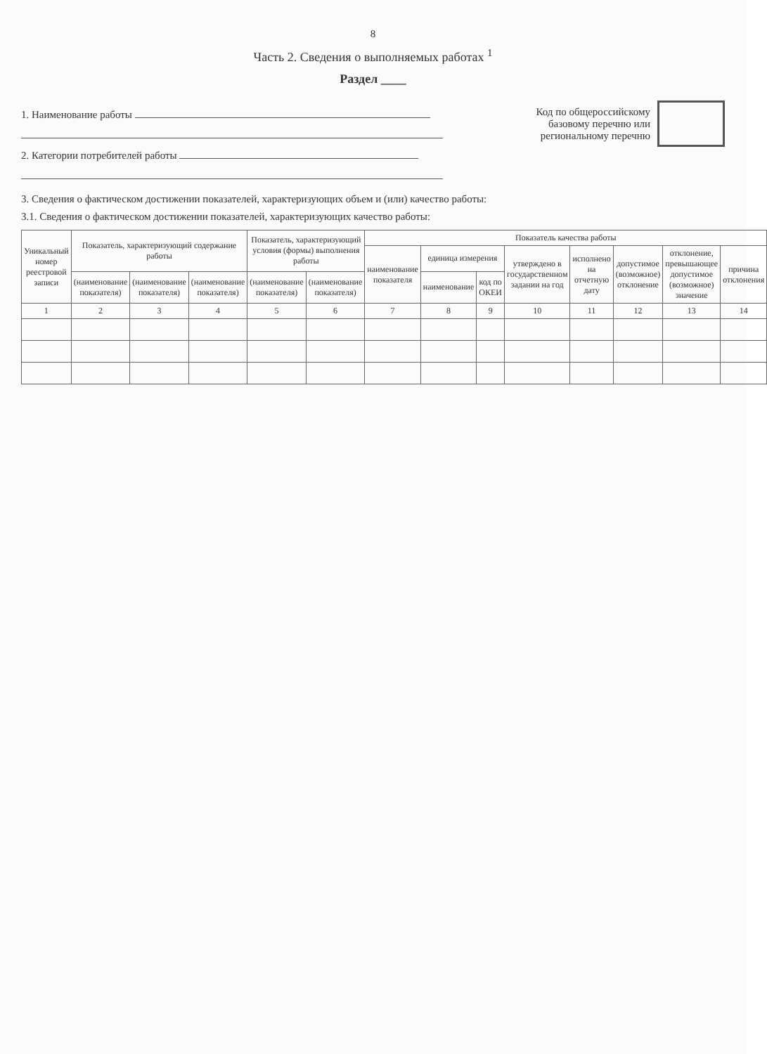8
Часть 2. Сведения о выполняемых работах <sup>1</sup>
Раздел ____
1. Наименование работы
2. Категории потребителей работы
Код по общероссийскому
базовому перечню или
региональному перечню
3. Сведения о фактическом достижении показателей, характеризующих объем и (или) качество работы:
3.1. Сведения о фактическом достижении показателей, характеризующих качество работы:
| Уникальный номер реестровой записи | Показатель, характеризующий содержание работы | | | Показатель, характеризующий условия (формы) выполнения работы | | Показатель качества работы | | | | | | | |
| --- | --- | --- | --- | --- | --- | --- | --- | --- | --- | --- | --- | --- | --- |
| | | | | | | наименование показателя | единица измерения | | утверждено в государственном задании на год | исполнено на отчетную дату | допустимое (возможное) отклонение | отклонение, превышающее допустимое (возможное) значение | причина отклонения |
| | (наименование показателя) | (наименование показателя) | (наименование показателя) | (наименование показателя) | (наименование показателя) | | наименование | код по ОКЕИ | | | | | |
| 1 | 2 | 3 | 4 | 5 | 6 | 7 | 8 | 9 | 10 | 11 | 12 | 13 | 14 |